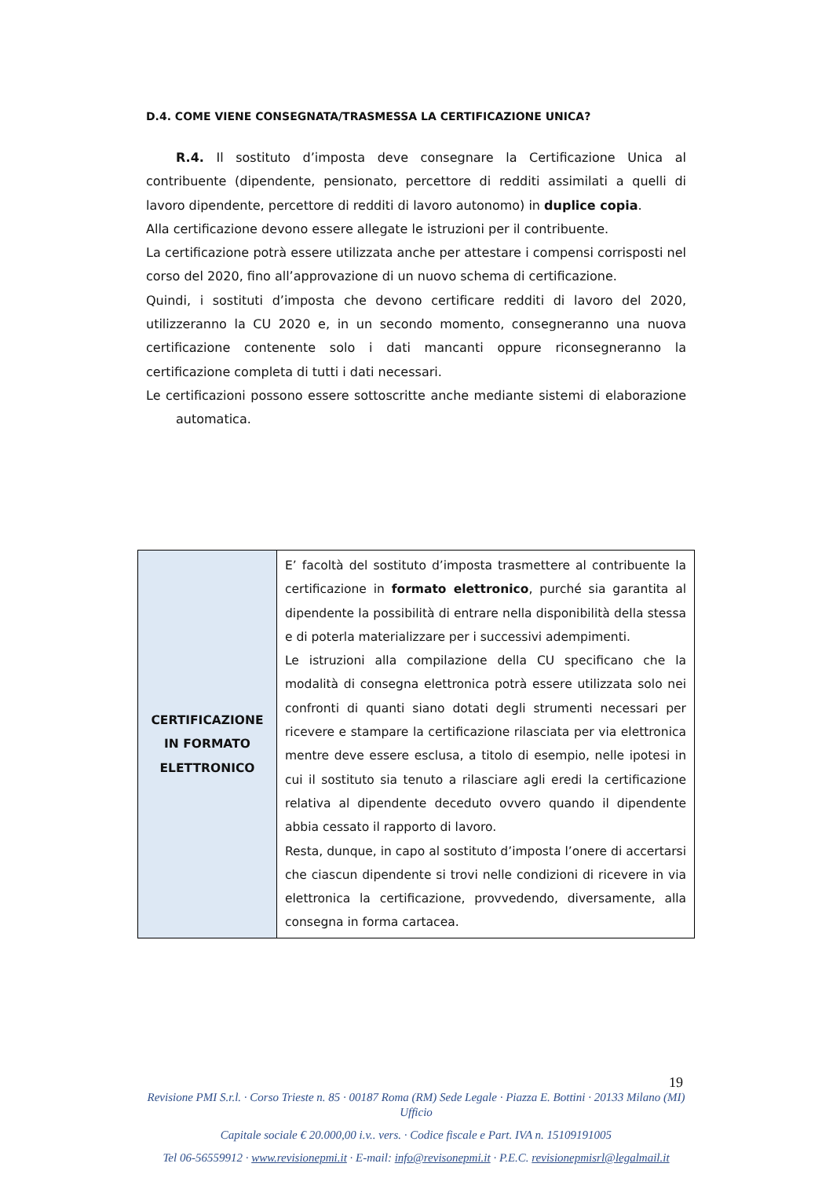D.4. COME VIENE CONSEGNATA/TRASMESSA LA CERTIFICAZIONE UNICA?
R.4. Il sostituto d’imposta deve consegnare la Certificazione Unica al contribuente (dipendente, pensionato, percettore di redditi assimilati a quelli di lavoro dipendente, percettore di redditi di lavoro autonomo) in duplice copia.
Alla certificazione devono essere allegate le istruzioni per il contribuente.
La certificazione potrà essere utilizzata anche per attestare i compensi corrisposti nel corso del 2020, fino all’approvazione di un nuovo schema di certificazione.
Quindi, i sostituti d’imposta che devono certificare redditi di lavoro del 2020, utilizzeranno la CU 2020 e, in un secondo momento, consegneranno una nuova certificazione contenente solo i dati mancanti oppure riconsegneranno la certificazione completa di tutti i dati necessari.
Le certificazioni possono essere sottoscritte anche mediante sistemi di elaborazione automatica.
| CERTIFICAZIONE IN FORMATO ELETTRONICO | E’ facoltà del sostituto d’imposta trasmettere al contribuente la certificazione in formato elettronico , purché sia garantita al dipendente la possibilità di entrare nella disponibilità della stessa e di poterla materializzare per i successivi adempimenti. Le istruzioni alla compilazione della CU specificano che la modalità di consegna elettronica potrà essere utilizzata solo nei confronti di quanti siano dotati degli strumenti necessari per ricevere e stampare la certificazione rilasciata per via elettronica mentre deve essere esclusa, a titolo di esempio, nelle ipotesi in cui il sostituto sia tenuto a rilasciare agli eredi la certificazione relativa al dipendente deceduto ovvero quando il dipendente abbia cessato il rapporto di lavoro. Resta, dunque, in capo al sostituto d’imposta l’onere di accertarsi che ciascun dipendente si trovi nelle condizioni di ricevere in via elettronica la certificazione, provvedendo, diversamente, alla consegna in forma cartacea. |
19
Revisione PMI S.r.l. · Corso Trieste n. 85 · 00187 Roma (RM) Sede Legale · Piazza E. Bottini · 20133 Milano (MI) Ufficio
Capitale sociale € 20.000,00 i.v.. vers. · Codice fiscale e Part. IVA n. 15109191005
Tel 06-56559912 · www.revisionepmi.it · E-mail: info@revisonepmi.it · P.E.C. revisionepmisrl@legalmail.it